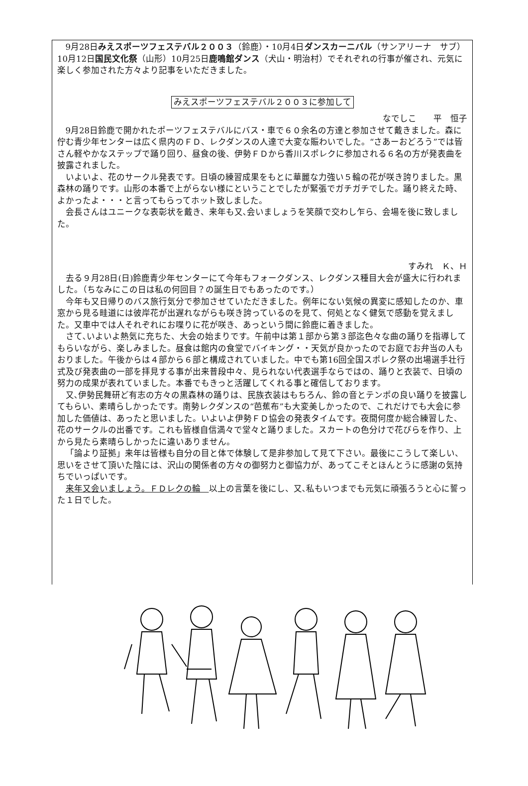9月28日みえスポーツフェステバル２００３（鈴鹿）・10月4日ダンスカーニバル（サンアリーナ　サブ）10月12日国民文化祭（山形）10月25日鹿鳴館ダンス（犬山・明治村）でそれぞれの行事が催され、元気に楽しく参加された方々より記事をいただきました。
みえスポーツフェステバル２００３に参加して
なでしこ　　平　恒子
9月28日鈴鹿で開かれたポーツフェステバルにバス・車で６０余名の方達と参加させて戴きました。森に佇む青少年センターは広く県内のＦＤ、レクダンスの人達で大変な賑わいでした。“さあーおどろう”では皆さん軽やかなステップで踊り回り、昼食の後、伊勢ＦＤから香川スポレクに参加される６名の方が発表曲を披露されました。
いよいよ、花のサークル発表です。日頃の練習成果をもとに華麗な力強い５輪の花が咲き誇りました。黒森林の踊りです。山形の本番で上がらない様にということでしたが緊張でガチガチでした。踊り終えた時、よかったよ・・・と言ってもらってホット致しました。
会長さんはユニークな表彰状を戴き、来年も又､会いましょうを笑顔で交わし乍ら、会場を後に致しました。
すみれ　Ｋ、Ｈ
去る９月28日(日)鈴鹿青少年センターにて今年もフォークダンス、レクダンス種目大会が盛大に行われました。（ちなみにこの日は私の何回目？の誕生日でもあったのです。）
今年も又日帰りのバス旅行気分で参加させていただきました。例年にない気候の異変に感知したのか、車窓から見る畦道には彼岸花が出遅れながらも咲き誇っているのを見て、何処となく健気で感動を覚えました。又車中では人それぞれにお喋りに花が咲き、あっという間に鈴鹿に着きました。
さて､いよいよ熱気に充ちた、大会の始まりです。午前中は第１部から第３部迄色々な曲の踊りを指導してもらいながら、楽しみました。昼食は館内の食堂でバイキング・・天気が良かったのでお庭でお弁当の人もおりました。午後からは４部から６部と構成されていました。中でも第16回全国スポレク祭の出場選手壮行式及び発表曲の一部を拝見する事が出来普段中々、見られない代表選手ならではの、踊りと衣装で、日頃の努力の成果が表れていました。本番でもきっと活躍してくれる事と確信しております。
又､伊勢民舞研ど有志の方々の黒森林の踊りは、民族衣装はもちろん、鈴の音とテンポの良い踊りを披露してもらい、素晴らしかったです。南勢レクダンスの“芭蕉布”も大変美しかったので、これだけでも大会に参加した価値は、あったと思いました。いよいよ伊勢ＦＤ協会の発表タイムです。夜間何度か総合練習した、花のサークルの出番です。これも皆様自信満々で堂々と踊りました。スカートの色分けで花びらを作り、上から見たら素晴らしかったに違いありません。
「論より証拠」来年は皆様も自分の目と体で体験して是非参加して見て下さい。最後にこうして楽しい、思いをさせて頂いた陰には、沢山の関係者の方々の御努力と御協力が、あってこそとほんとうに感謝の気持ちでいっぱいです。
来年又会いましょう。ＦＤレクの輪　以上の言葉を後にし、又､私もいつまでも元気に頑張ろうと心に誓った１日でした。